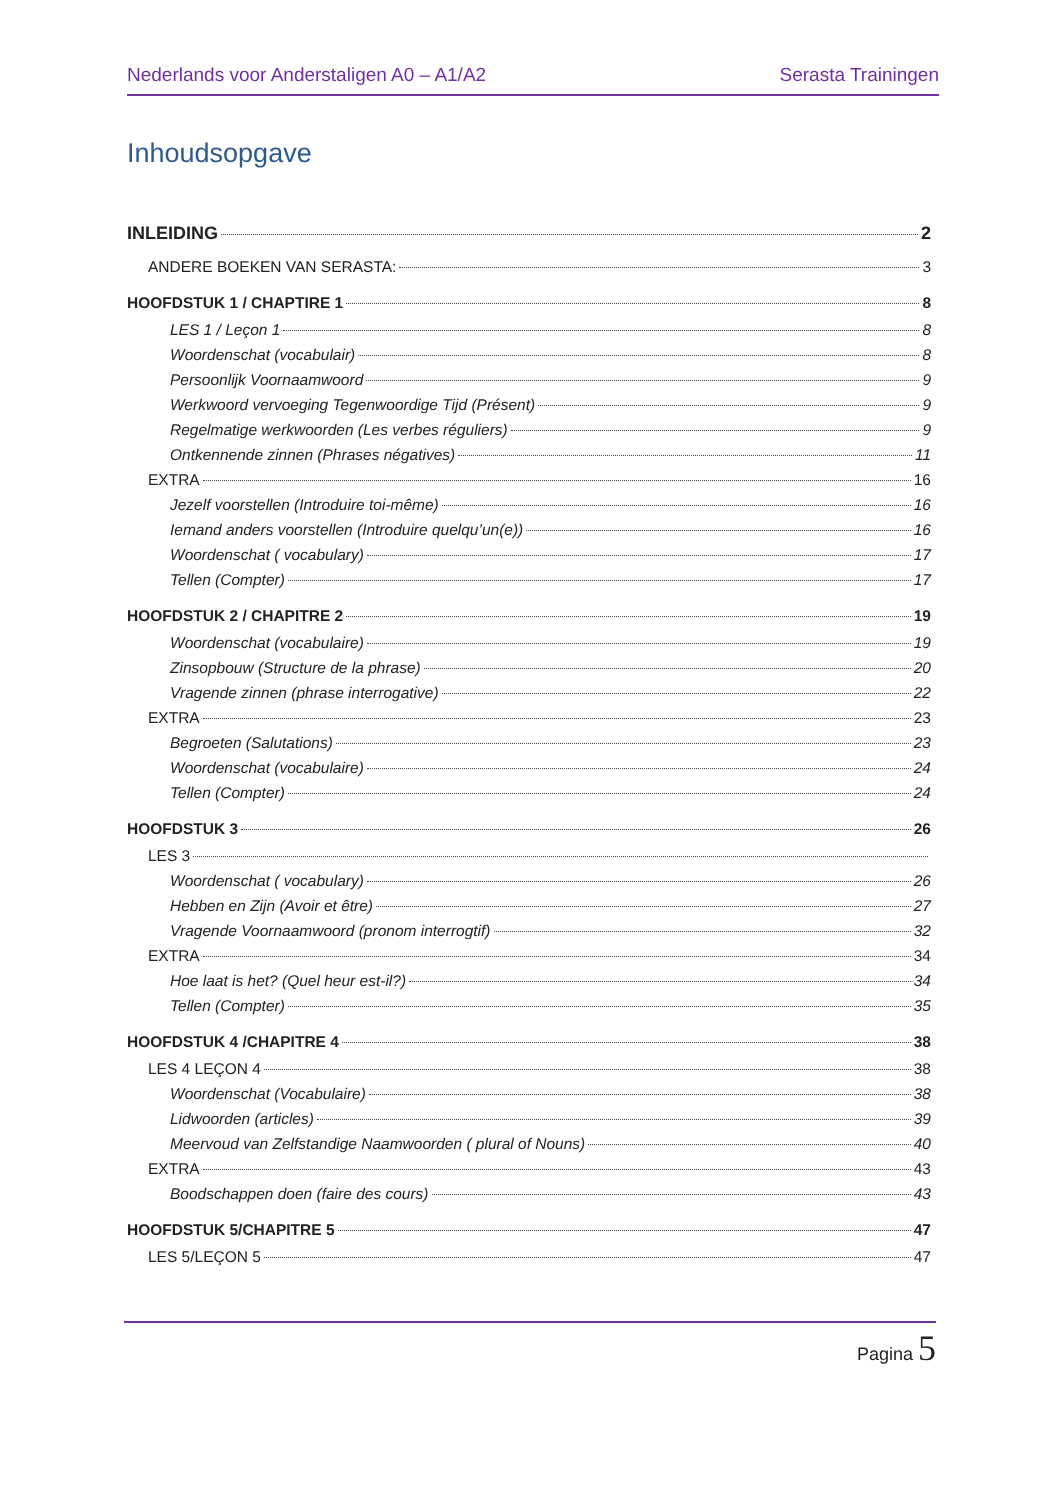Nederlands voor Anderstaligen A0 – A1/A2 Serasta Trainingen
Inhoudsopgave
INLEIDING 2
ANDERE BOEKEN VAN SERASTA: 3
HOOFDSTUK 1 / CHAPTIRE 1 8
LES 1 / Leçon 1 8
Woordenschat (vocabulair) 8
Persoonlijk Voornaamwoord 9
Werkwoord vervoeging Tegenwoordige Tijd (Présent) 9
Regelmatige werkwoorden (Les verbes réguliers) 9
Ontkennende zinnen (Phrases négatives) 11
EXTRA 16
Jezelf voorstellen (Introduire toi-même) 16
Iemand anders voorstellen (Introduire quelqu’un(e)) 16
Woordenschat ( vocabulary) 17
Tellen (Compter) 17
HOOFDSTUK 2 / CHAPITRE 2 19
Woordenschat (vocabulaire) 19
Zinsopbouw (Structure de la phrase) 20
Vragende zinnen (phrase interrogative) 22
EXTRA 23
Begroeten (Salutations) 23
Woordenschat (vocabulaire) 24
Tellen (Compter) 24
HOOFDSTUK 3 26
LES 3
Woordenschat ( vocabulary) 26
Hebben en Zijn (Avoir et être) 27
Vragende Voornaamwoord (pronom interrogtif) 32
EXTRA 34
Hoe laat is het? (Quel heur est-il?) 34
Tellen (Compter) 35
HOOFDSTUK 4 /CHAPITRE 4 38
LES 4 LEÇON 4 38
Woordenschat (Vocabulaire) 38
Lidwoorden (articles) 39
Meervoud van Zelfstandige Naamwoorden ( plural of Nouns) 40
EXTRA 43
Boodschappen doen (faire des cours) 43
HOOFDSTUK 5/CHAPITRE 5 47
LES 5/LEÇON 5 47
Pagina 5